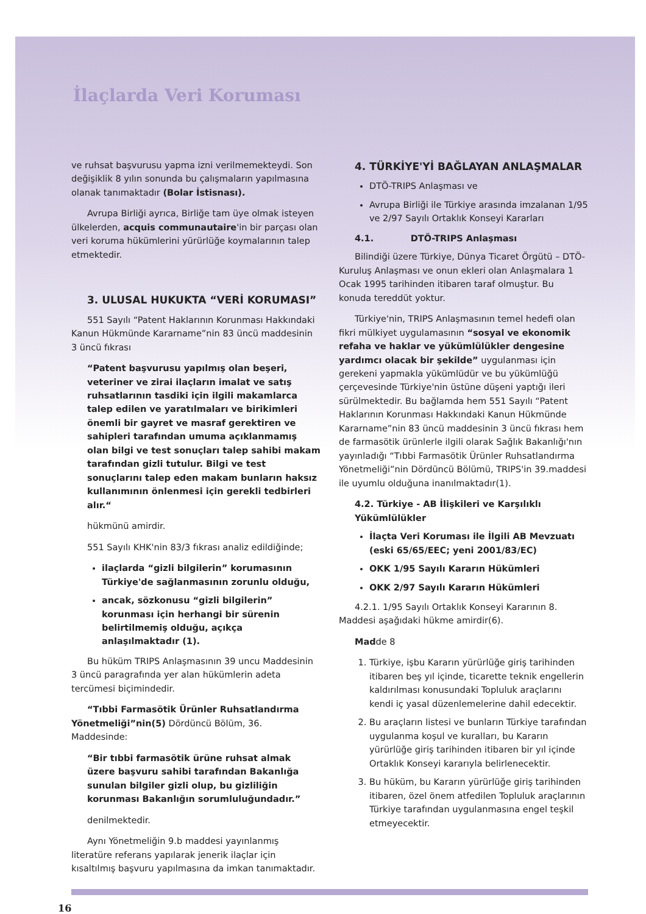İlaçlarda Veri Koruması
ve ruhsat başvurusu yapma izni verilmemekteydi. Son değişiklik 8 yılın sonunda bu çalışmaların yapılmasına olanak tanımaktadır (Bolar İstisnası).
Avrupa Birliği ayrıca, Birliğe tam üye olmak isteyen ülkelerden, acquis communautaire'in bir parçası olan veri koruma hükümlerini yürürlüğe koymalarının talep etmektedir.
3. ULUSAL HUKUKTA “VERİ KORUMASI”
551 Sayılı “Patent Haklarının Korunması Hakkındaki Kanun Hükmünde Kararname”nin 83 üncü maddesinin 3 üncü fıkrası
“Patent başvurusu yapılmış olan beşeri, veteriner ve zirai ilaçların imalat ve satış ruhsatlarının tasdiki için ilgili makamlarca talep edilen ve yaratılmaları ve birikimleri önemli bir gayret ve masraf gerektiren ve sahipleri tarafından umuma açıklanmamış olan bilgi ve test sonuçları talep sahibi makam tarafından gizli tutulur. Bilgi ve test sonuçlarını talep eden makam bunların haksız kullanımının önlenmesi için gerekli tedbirleri alır.“
hükmünü amirdir.
551 Sayılı KHK'nin 83/3 fıkrası analiz edildiğinde;
ilaçlarda “gizli bilgilerin” korumasının Türkiye'de sağlanmasının zorunlu olduğu,
ancak, sözkonusu “gizli bilgilerin” korunması için herhangi bir sürenin belirtilmemiş olduğu, açıkça anlaşılmaktadır (1).
Bu hüküm TRIPS Anlaşmasının 39 uncu Maddesinin 3 üncü paragrafında yer alan hükümlerin adeta tercümesi biçimindedir.
“Tıbbi Farmasötik Ürünler Ruhsatlandırma Yönetmeliği”nin(5) Dördüncü Bölüm, 36. Maddesinde:
“Bir tıbbi farmasötik ürüne ruhsat almak üzere başvuru sahibi tarafından Bakanlığa sunulan bilgiler gizli olup, bu gizliliğin korunması Bakanlığın sorumluluğundadır.”
denilmektedir.
Aynı Yönetmeliğin 9.b maddesi yayınlanmış literatüre referans yapılarak jenerik ilaçlar için kısaltılmış başvuru yapılmasına da imkan tanımaktadır.
4. TÜRKİYE'Yİ BAĞLAYAN ANLAŞMALAR
DTÖ-TRIPS Anlaşması ve
Avrupa Birliği ile Türkiye arasında imzalanan 1/95 ve 2/97 Sayılı Ortaklık Konseyi Kararları
4.1. DTÖ-TRIPS Anlaşması
Bilindiği üzere Türkiye, Dünya Ticaret Örgütü – DTÖ- Kuruluş Anlaşması ve onun ekleri olan Anlaşmalara 1 Ocak 1995 tarihinden itibaren taraf olmuştur. Bu konuda tereddüt yoktur.
Türkiye'nin, TRIPS Anlaşmasının temel hedefi olan fikri mülkiyet uygulamasının “sosyal ve ekonomik refaha ve haklar ve yükümlülükler dengesine yardımcı olacak bir şekilde” uygulanması için gerekeni yapmakla yükümlüdür ve bu yükümlüğü çerçevesinde Türkiye'nin üstüne düşeni yaptığı ileri sürülmektedir. Bu bağlamda hem 551 Sayılı “Patent Haklarının Korunması Hakkındaki Kanun Hükmünde Kararname”nin 83 üncü maddesinin 3 üncü fıkrası hem de farmasötik ürünlerle ilgili olarak Sağlık Bakanlığı'nın yayınladığı “Tıbbi Farmasötik Ürünler Ruhsatlandırma Yönetmeliği”nin Dördüncü Bölümü, TRIPS'in 39.maddesi ile uyumlu olduğuna inanılmaktadır(1).
4.2. Türkiye - AB İlişkileri ve Karşılıklı Yükümlülükler
İlaçta Veri Koruması ile İlgili AB Mevzuatı (eski 65/65/EEC; yeni 2001/83/EC)
OKK 1/95 Sayılı Kararın Hükümleri
OKK 2/97 Sayılı Kararın Hükümleri
4.2.1. 1/95 Sayılı Ortaklık Konseyi Kararının 8. Maddesi aşağıdaki hükme amirdir(6).
Madde 8
1. Türkiye, işbu Kararın yürürlüğe giriş tarihinden itibaren beş yıl içinde, ticarette teknik engellerin kaldırılması konusundaki Topluluk araçlarını kendi iç yasal düzenlemelerine dahil edecektir.
2. Bu araçların listesi ve bunların Türkiye tarafından uygulanma koşul ve kuralları, bu Kararın yürürlüğe giriş tarihinden itibaren bir yıl içinde Ortaklık Konseyi kararıyla belirlenecektir.
3. Bu hüküm, bu Kararın yürürlüğe giriş tarihinden itibaren, özel önem atfedilen Topluluk araçlarının Türkiye tarafından uygulanmasına engel teşkil etmeyecektir.
16